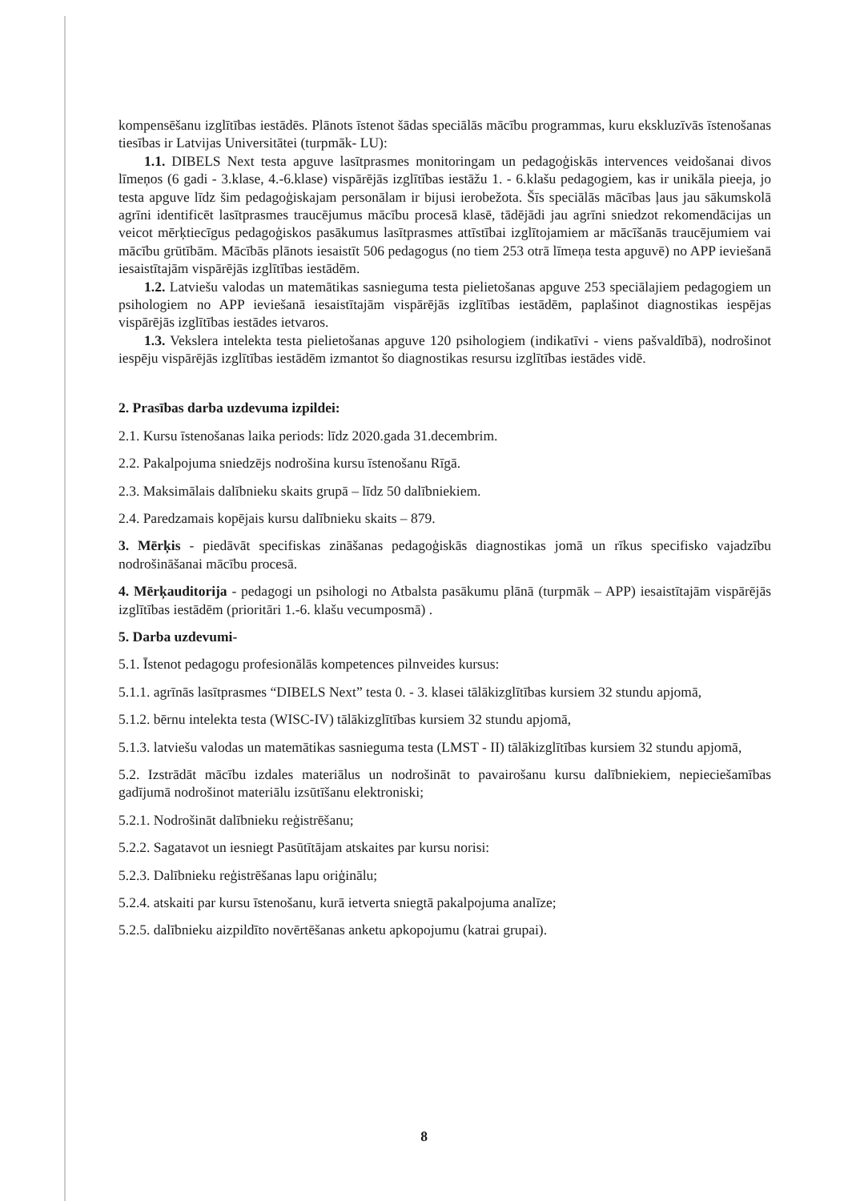kompensēšanu izglītības iestādēs. Plānots īstenot šādas speciālās mācību programmas, kuru ekskluzīvās īstenošanas tiesības ir Latvijas Universitātei (turpmāk- LU):
1.1. DIBELS Next testa apguve lasītprasmes monitoringam un pedagoģiskās intervences veidošanai divos līmeņos (6 gadi - 3.klase, 4.-6.klase) vispārējās izglītības iestāžu 1. - 6.klašu pedagogiem, kas ir unikāla pieeja, jo testa apguve līdz šim pedagoģiskajam personālam ir bijusi ierobežota. Šīs speciālās mācības ļaus jau sākumskolā agrīni identificēt lasītprasmes traucējumus mācību procesā klasē, tādējādi jau agrīni sniedzot rekomendācijas un veicot mērķtiecīgus pedagoģiskos pasākumus lasītprasmes attīstībai izglītojamiem ar mācīšanās traucējumiem vai mācību grūtībām. Mācībās plānots iesaistīt 506 pedagogus (no tiem 253 otrā līmeņa testa apguvē) no APP ieviešanā iesaistītajām vispārējās izglītības iestādēm.
1.2. Latviešu valodas un matemātikas sasnieguma testa pielietošanas apguve 253 speciālajiem pedagogiem un psihologiem no APP ieviešanā iesaistītajām vispārējās izglītības iestādēm, paplašinot diagnostikas iespējas vispārējās izglītības iestādes ietvaros.
1.3. Vekslera intelekta testa pielietošanas apguve 120 psihologiem (indikatīvi - viens pašvaldībā), nodrošinot iespēju vispārējās izglītības iestādēm izmantot šo diagnostikas resursu izglītības iestādes vidē.
2. Prasības darba uzdevuma izpildei:
2.1. Kursu īstenošanas laika periods: līdz 2020.gada 31.decembrim.
2.2. Pakalpojuma sniedzējs nodrošina kursu īstenošanu Rīgā.
2.3. Maksimālais dalībnieku skaits grupā – līdz 50 dalībniekiem.
2.4. Paredzamais kopējais kursu dalībnieku skaits – 879.
3. Mērķis - piedāvāt specifiskas zināšanas pedagoģiskās diagnostikas jomā un rīkus specifisko vajadzību nodrošināšanai mācību procesā.
4. Mērķauditorija - pedagogi un psihologi no Atbalsta pasākumu plānā (turpmāk – APP) iesaistītajām vispārējās izglītības iestādēm (prioritāri 1.-6. klašu vecumposmā) .
5. Darba uzdevumi-
5.1. Īstenot pedagogu profesionālās kompetences pilnveides kursus:
5.1.1. agrīnās lasītprasmes “DIBELS Next” testa 0. - 3. klasei tālākizglītības kursiem 32 stundu apjomā,
5.1.2. bērnu intelekta testa (WISC-IV) tālākizglītības kursiem 32 stundu apjomā,
5.1.3. latviešu valodas un matemātikas sasnieguma testa (LMST - II) tālākizglītības kursiem 32 stundu apjomā,
5.2. Izstrādāt mācību izdales materiālus un nodrošināt to pavairošanu kursu dalībniekiem, nepieciešamības gadījumā nodrošinot materiālu izsūtīšanu elektroniski;
5.2.1. Nodrošināt dalībnieku reģistrēšanu;
5.2.2. Sagatavot un iesniegt Pasūtītājam atskaites par kursu norisi:
5.2.3. Dalībnieku reģistrēšanas lapu oriģinālu;
5.2.4. atskaiti par kursu īstenošanu, kurā ietverta sniegtā pakalpojuma analīze;
5.2.5. dalībnieku aizpildīto novērtēšanas anketu apkopojumu (katrai grupai).
8